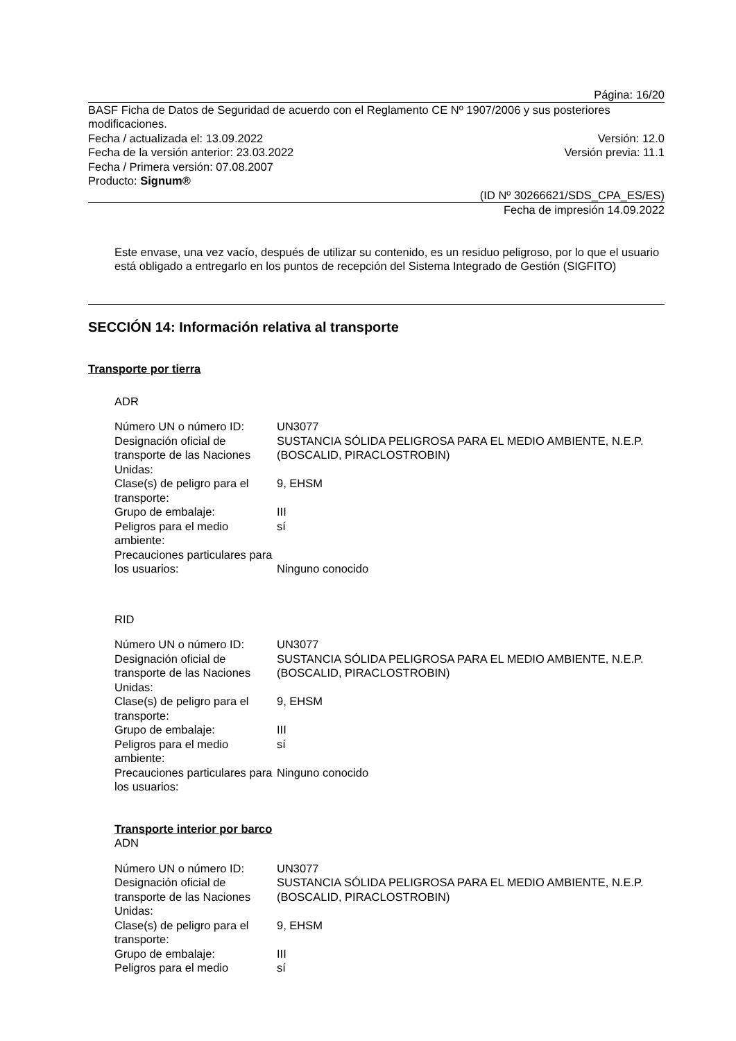Página: 16/20
BASF Ficha de Datos de Seguridad de acuerdo con el Reglamento CE Nº 1907/2006 y sus posteriores modificaciones.
Fecha / actualizada el: 13.09.2022 Versión: 12.0
Fecha de la versión anterior: 23.03.2022 Versión previa: 11.1
Fecha / Primera versión: 07.08.2007
Producto: Signum®
(ID Nº 30266621/SDS_CPA_ES/ES)
Fecha de impresión 14.09.2022
Este envase, una vez vacío, después de utilizar su contenido, es un residuo peligroso, por lo que el usuario está obligado a entregarlo en los puntos de recepción del Sistema Integrado de Gestión (SIGFITO)
SECCIÓN 14: Información relativa al transporte
Transporte por tierra
ADR
| Número UN o número ID: | UN3077 |
| Designación oficial de transporte de las Naciones Unidas: | SUSTANCIA SÓLIDA PELIGROSA PARA EL MEDIO AMBIENTE, N.E.P. (BOSCALID, PIRACLOSTROBIN) |
| Clase(s) de peligro para el transporte: | 9, EHSM |
| Grupo de embalaje: | III |
| Peligros para el medio ambiente: | sí |
| Precauciones particulares para los usuarios: | Ninguno conocido |
RID
| Número UN o número ID: | UN3077 |
| Designación oficial de transporte de las Naciones Unidas: | SUSTANCIA SÓLIDA PELIGROSA PARA EL MEDIO AMBIENTE, N.E.P. (BOSCALID, PIRACLOSTROBIN) |
| Clase(s) de peligro para el transporte: | 9, EHSM |
| Grupo de embalaje: | III |
| Peligros para el medio ambiente: | sí |
| Precauciones particulares para los usuarios: | Ninguno conocido |
Transporte interior por barco
ADN
| Número UN o número ID: | UN3077 |
| Designación oficial de transporte de las Naciones Unidas: | SUSTANCIA SÓLIDA PELIGROSA PARA EL MEDIO AMBIENTE, N.E.P. (BOSCALID, PIRACLOSTROBIN) |
| Clase(s) de peligro para el transporte: | 9, EHSM |
| Grupo de embalaje: | III |
| Peligros para el medio | sí |